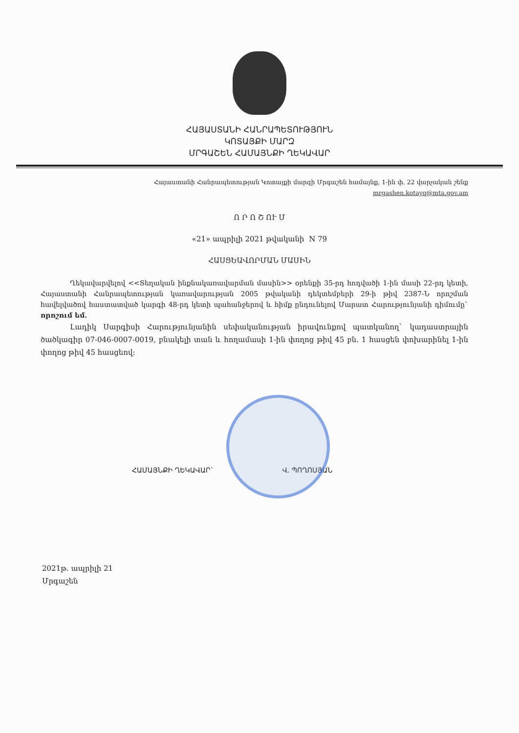ՀԱՅԱՍՏԱՆԻ ՀԱՆՐԱՊԵՏՈՒԹՅՈՒՆ
ԿՈՏԱՅՔԻ ՄԱՐԶ
ՄՐԳԱՇԵՆ ՀԱՄԱՅՆՔԻ ՂԵԿԱՎԱՐ
Հայաստանի Հանրապետության Կոտայքի մարզի Մրգաշեն համայնք, 1-ին փ. 22 վարչական շենք
mrgashen.kotayq@mta.gov.am
Ո Ր Ո Շ ՈՒ Մ
«21» ապրիլի 2021 թվականի N 79
ՀԱՍՑԵԱՎՈՐՄԱՆ ՄԱՍԻՆ
Ղեկավարվելով <<Տեղական ինքնակառավարման մասին>> օրենքի 35-րդ հոդվածի 1-ին մասի 22-րդ կետի, Հայաստանի Հանրապետության կառավարության 2005 թվականի դեկտեմբերի 29-ի թիվ 2387-Ն որոշման հավելվածով հաստատված կարգի 48-րդ կետի պահանջերով և հիմք ընդունելով Մարատ Հարությունյանի դիմումը` որոշում եմ.
Լադիկ Սարգիսի Հարությունյանին սեփականության իրավունքով պատկանող` կադաստրային ծածկագիր 07-046-0007-0019, բնակելի տան և հողամասի 1-ին փողոց թիվ 45 բն. 1 հասցեն փոխարինել 1-ին փողոց թիվ 45 հասցեով:
ՀԱՄԱՅՆՔԻ ՂԵԿԱՎԱՐ` Վ. ՊՈՂՈՍՅԱՆ
2021թ. ապրիլի 21
Մրգաշեն